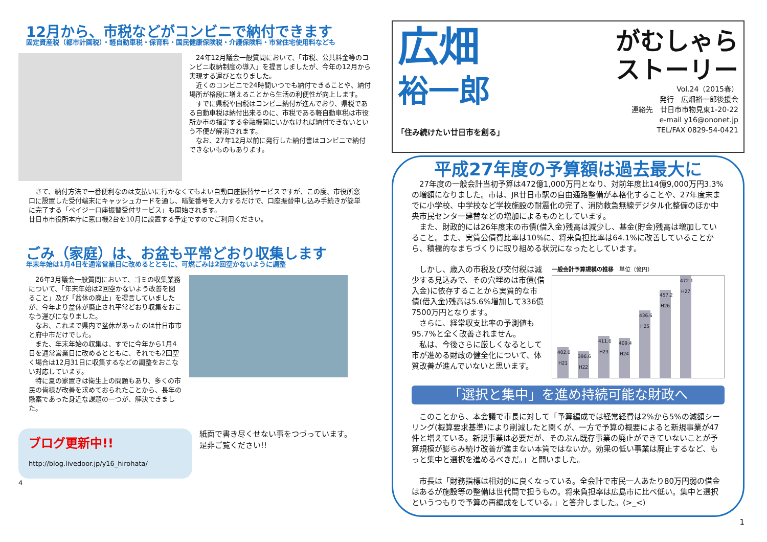12月から、市税などがコンビニで納付できます
固定資産税（都市計画税）・軽自動車税・保育料・国民健康保険税・介護保険料・市営住宅使用料なども
　24年12月議会一般質問において、「市税、公共料金等のコンビニ収納制度の導入」を提言しましたが、今年の12月から実現する運びとなりました。
　近くのコンビニで24時間いつでも納付できることや、納付場所が格段に増えることから生活の利便性が向上します。
　すでに県税や国税はコンビニ納付が進んでおり、県税である自動車税は納付出来るのに、市税である軽自動車税は市役所か市の指定する金融機関にいかなければ納付できないという不便が解消されます。
　なお、27年12月以前に発行した納付書はコンビニで納付できないものもあります。
　さて、納付方法で一番便利なのは支払いに行かなくてもよい自動口座振替サービスですが、この度、市役所窓口に設置した受付端末にキャッシュカードを通し、暗証番号を入力するだけで、口座振替申し込み手続きが簡単に完了する「ペイジー口座振替受付サービス」も開始されます。
廿日市市役所本庁に窓口機2台を10月に設置する予定ですのでご利用ください。
ごみ（家庭）は、お盆も平常どおり収集します
年末年始は1月4日を通常営業日に改めるとともに、可燃ごみは2回空かないように調整
　26年3月議会一般質問において、ゴミの収集業務について、「年末年始は2回空かないよう改善を図ること」及び「盆休の廃止」を提言していましたが、今年より盆休が廃止され平常どおり収集をおこなう運びになりました。
　なお、これまで県内で盆休があったのは廿日市市と府中市だけでした。
　また、年末年始の収集は、すでに今年から1月4日を通常営業日に改めるとともに、それでも2回空く場合は12月31日に収集するなどの調整をおこない対応しています。
　特に夏の家置きは衛生上の問題もあり、多くの市民の皆様が改善を求めておられたことから、長年の懸案であった身近な課題の一つが、解決できました。
ブログ更新中!!
http://blog.livedoor.jp/y16_hirohata/
紙面で書き尽くせない事をつづっています。
是非ご覧ください!!
4
広畑
裕一郎
がむしゃら
ストーリー
Vol.24（2015春）
発行　広畑裕一郎後援会
連絡先　廿日市市物見東1-20-22
e-mail y16@ononet.jp
TEL/FAX 0829-54-0421
「住み続けたい廿日市を創る」
平成27年度の予算額は過去最大に
　27年度の一般会計当初予算は472億1,000万円となり、対前年度比14億9,000万円3.3%の増額になりました。市は、JR廿日市駅の自由通路整備が本格化することや、27年度末までに小学校、中学校など学校施設の耐震化の完了、消防救急無線デジタル化整備のほか中央市民センター建替などの増加によるものとしています。
　また、財政的には26年度末の市債(借入金)残高は減少し、基金(貯金)残高は増加していること。また、実質公債費比率は10%に、将来負担比率は64.1%に改善していることから、積極的なまちづくりに取り組める状況になったとしています。
　しかし、歳入の市税及び交付税は減少する見込みで、その穴埋めは市債(借入金)に依存することから実質的な市債(借入金)残高は5.6%増加して336億7500万円となります。
　さらに、経常収支比率の予測値も95.7%と全く改善されません。
　私は、今後さらに厳しくなるとして市が進める財政の健全化について、体質改善が進んでいないと思います。
一般会計予算規模の推移　単位（億円）
402.0 H21
396.6 H22
411.6 H23
409.4 H24
436.6 H25
457.2 H26
472.1 H27
「選択と集中」を進め持続可能な財政へ
　このことから、本会議で市長に対して「予算編成では経常経費は2%から5%の減額シーリング(概算要求基準)により削減したと聞くが、一方で予算の概要によると新規事業が47件と増えている。新規事業は必要だが、そのぶん既存事業の廃止ができていないことが予算規模が膨らみ続け改善が進まない本質ではないか。効果の低い事業は廃止するなど、もっと集中と選択を進めるべきだ。」と問いました。
　市長は「財務指標は相対的に良くなっている。全会計で市民一人あたり80万円弱の借金はあるが施設等の整備は世代間で担うもの。将来負担率は広島市に比べ低い。集中と選択というつもりで予算の再編成をしている。」と答弁しました。(>_<)
1